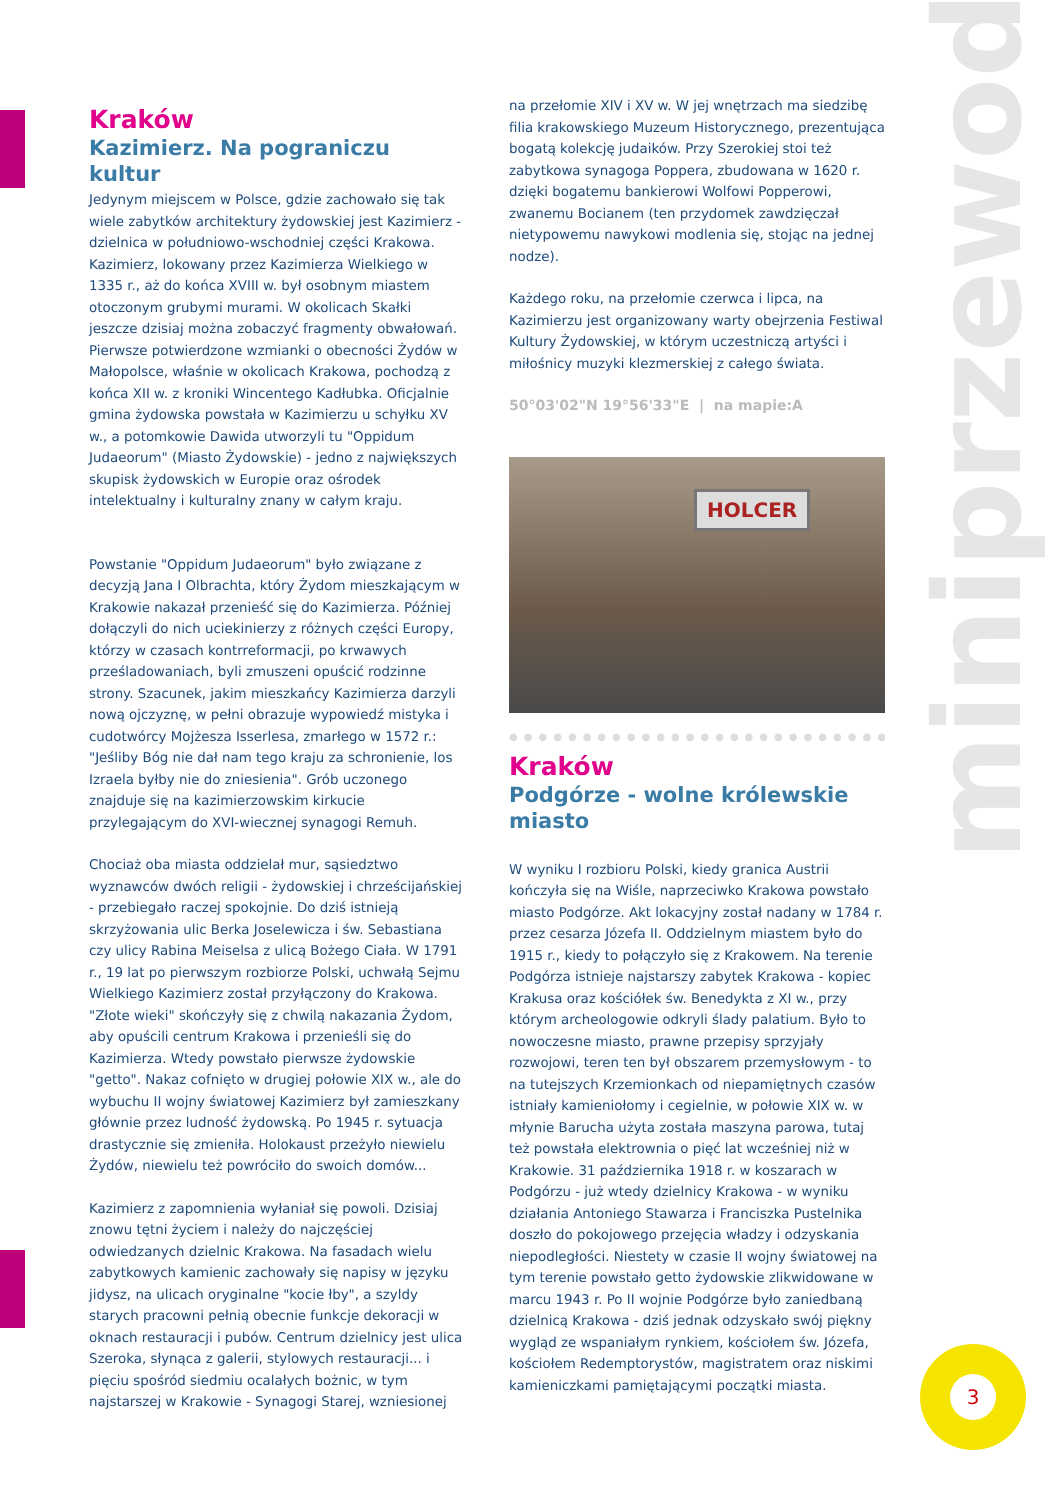miniprzewodnik
Kraków
Kazimierz. Na pograniczu kultur
Jedynym miejscem w Polsce, gdzie zachowało się tak wiele zabytków architektury żydowskiej jest Kazimierz - dzielnica w południowo-wschodniej części Krakowa. Kazimierz, lokowany przez Kazimierza Wielkiego w 1335 r., aż do końca XVIII w. był osobnym miastem otoczonym grubymi murami. W okolicach Skałki jeszcze dzisiaj można zobaczyć fragmenty obwałowań. Pierwsze potwierdzone wzmianki o obecności Żydów w Małopolsce, właśnie w okolicach Krakowa, pochodzą z końca XII w. z kroniki Wincentego Kadłubka. Oficjalnie gmina żydowska powstała w Kazimierzu u schyłku XV w., a potomkowie Dawida utworzyli tu "Oppidum Judaeorum" (Miasto Żydowskie) - jedno z największych skupisk żydowskich w Europie oraz ośrodek intelektualny i kulturalny znany w całym kraju.
Powstanie "Oppidum Judaeorum" było związane z decyzją Jana I Olbrachta, który Żydom mieszkającym w Krakowie nakazał przenieść się do Kazimierza. Później dołączyli do nich uciekinierzy z różnych części Europy, którzy w czasach kontrreformacji, po krwawych prześladowaniach, byli zmuszeni opuścić rodzinne strony. Szacunek, jakim mieszkańcy Kazimierza darzyli nową ojczyznę, w pełni obrazuje wypowiedź mistyka i cudotwórcy Mojżesza Isserlesa, zmarłego w 1572 r.: "Jeśliby Bóg nie dał nam tego kraju za schronienie, los Izraela byłby nie do zniesienia". Grób uczonego znajduje się na kazimierzowskim kirkucie przylegającym do XVI-wiecznej synagogi Remuh.
Chociaż oba miasta oddzielał mur, sąsiedztwo wyznawców dwóch religii - żydowskiej i chrześcijańskiej - przebiegało raczej spokojnie. Do dziś istnieją skrzyżowania ulic Berka Joselewicza i św. Sebastiana czy ulicy Rabina Meiselsa z ulicą Bożego Ciała. W 1791 r., 19 lat po pierwszym rozbiorze Polski, uchwałą Sejmu Wielkiego Kazimierz został przyłączony do Krakowa. "Złote wieki" skończyły się z chwilą nakazania Żydom, aby opuścili centrum Krakowa i przenieśli się do Kazimierza. Wtedy powstało pierwsze żydowskie "getto". Nakaz cofnięto w drugiej połowie XIX w., ale do wybuchu II wojny światowej Kazimierz był zamieszkany głównie przez ludność żydowską. Po 1945 r. sytuacja drastycznie się zmieniła. Holokaust przeżyło niewielu Żydów, niewielu też powróciło do swoich domów...
Kazimierz z zapomnienia wyłaniał się powoli. Dzisiaj znowu tętni życiem i należy do najczęściej odwiedzanych dzielnic Krakowa. Na fasadach wielu zabytkowych kamienic zachowały się napisy w języku jidysz, na ulicach oryginalne "kocie łby", a szyldy starych pracowni pełnią obecnie funkcje dekoracji w oknach restauracji i pubów. Centrum dzielnicy jest ulica Szeroka, słynąca z galerii, stylowych restauracji... i pięciu spośród siedmiu ocalałych bożnic, w tym najstarszej w Krakowie - Synagogi Starej, wzniesionej
na przełomie XIV i XV w. W jej wnętrzach ma siedzibę filia krakowskiego Muzeum Historycznego, prezentująca bogatą kolekcję judaików. Przy Szerokiej stoi też zabytkowa synagoga Poppera, zbudowana w 1620 r. dzięki bogatemu bankierowi Wolfowi Popperowi, zwanemu Bocianem (ten przydomek zawdzięczał nietypowemu nawykowi modlenia się, stojąc na jednej nodze).
Każdego roku, na przełomie czerwca i lipca, na Kazimierzu jest organizowany warty obejrzenia Festiwal Kultury Żydowskiej, w którym uczestniczą artyści i miłośnicy muzyki klezmerskiej z całego świata.
50°03'02"N 19°56'33"E | na mapie:A
HOLCER
●●●●●●●●●●●●●●●●●●●●●●●●●●●●●●●●●●●●●●●
Kraków
Podgórze - wolne królewskie miasto
W wyniku I rozbioru Polski, kiedy granica Austrii kończyła się na Wiśle, naprzeciwko Krakowa powstało miasto Podgórze. Akt lokacyjny został nadany w 1784 r. przez cesarza Józefa II. Oddzielnym miastem było do 1915 r., kiedy to połączyło się z Krakowem. Na terenie Podgórza istnieje najstarszy zabytek Krakowa - kopiec Krakusa oraz kościółek św. Benedykta z XI w., przy którym archeologowie odkryli ślady palatium. Było to nowoczesne miasto, prawne przepisy sprzyjały rozwojowi, teren ten był obszarem przemysłowym - to na tutejszych Krzemionkach od niepamiętnych czasów istniały kamieniołomy i cegielnie, w połowie XIX w. w młynie Barucha użyta została maszyna parowa, tutaj też powstała elektrownia o pięć lat wcześniej niż w Krakowie. 31 października 1918 r. w koszarach w Podgórzu - już wtedy dzielnicy Krakowa - w wyniku działania Antoniego Stawarza i Franciszka Pustelnika doszło do pokojowego przejęcia władzy i odzyskania niepodległości. Niestety w czasie II wojny światowej na tym terenie powstało getto żydowskie zlikwidowane w marcu 1943 r. Po II wojnie Podgórze było zaniedbaną dzielnicą Krakowa - dziś jednak odzyskało swój piękny wygląd ze wspaniałym rynkiem, kościołem św. Józefa, kościołem Redemptorystów, magistratem oraz niskimi kamieniczkami pamiętającymi początki miasta.
3